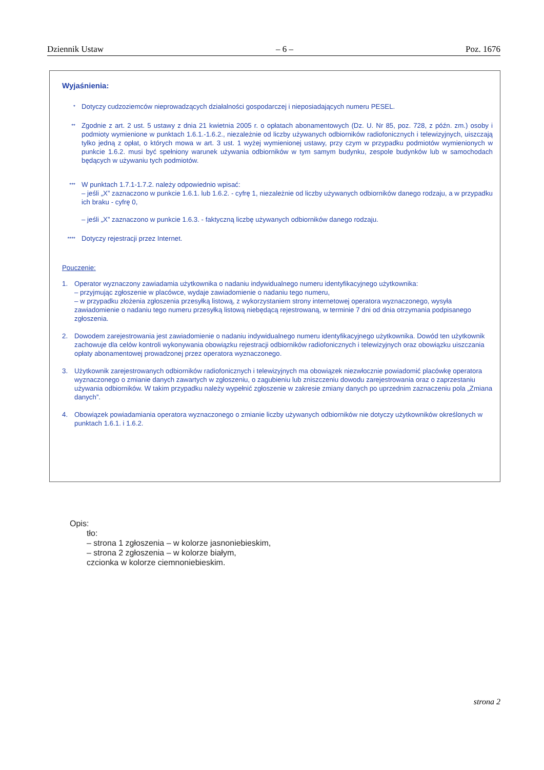Dziennik Ustaw – 6 – Poz. 1676
Wyjaśnienia:
*
Dotyczy cudzoziemców nieprowadzących działalności gospodarczej i nieposiadających numeru PESEL.
**
Zgodnie z art. 2 ust. 5 ustawy z dnia 21 kwietnia 2005 r. o opłatach abonamentowych (Dz. U. Nr 85, poz. 728, z późn. zm.) osoby i podmioty wymienione w punktach 1.6.1.-1.6.2., niezależnie od liczby używanych odbiorników radiofonicznych i telewizyjnych, uiszczają tylko jedną z opłat, o których mowa w art. 3 ust. 1 wyżej wymienionej ustawy, przy czym w przypadku podmiotów wymienionych w punkcie 1.6.2. musi być spełniony warunek używania odbiorników w tym samym budynku, zespole budynków lub w samochodach będących w używaniu tych podmiotów.
***
W punktach 1.7.1-1.7.2. należy odpowiednio wpisać:
– jeśli „X” zaznaczono w punkcie 1.6.1. lub 1.6.2. - cyfrę 1, niezależnie od liczby używanych odbiorników danego rodzaju, a w przypadku ich braku - cyfrę 0,
– jeśli „X” zaznaczono w punkcie 1.6.3. - faktyczną liczbę używanych odbiorników danego rodzaju.
****
Dotyczy rejestracji przez Internet.
Pouczenie:
1. Operator wyznaczony zawiadamia użytkownika o nadaniu indywidualnego numeru identyfikacyjnego użytkownika:
– przyjmując zgłoszenie w placówce, wydaje zawiadomienie o nadaniu tego numeru,
– w przypadku złożenia zgłoszenia przesyłką listową, z wykorzystaniem strony internetowej operatora wyznaczonego, wysyła zawiadomienie o nadaniu tego numeru przesyłką listową niebędącą rejestrowaną, w terminie 7 dni od dnia otrzymania podpisanego zgłoszenia.
2. Dowodem zarejestrowania jest zawiadomienie o nadaniu indywidualnego numeru identyfikacyjnego użytkownika. Dowód ten użytkownik zachowuje dla celów kontroli wykonywania obowiązku rejestracji odbiorników radiofonicznych i telewizyjnych oraz obowiązku uiszczania opłaty abonamentowej prowadzonej przez operatora wyznaczonego.
3. Użytkownik zarejestrowanych odbiorników radiofonicznych i telewizyjnych ma obowiązek niezwłocznie powiadomić placówkę operatora wyznaczonego o zmianie danych zawartych w zgłoszeniu, o zagubieniu lub zniszczeniu dowodu zarejestrowania oraz o zaprzestaniu używania odbiorników. W takim przypadku należy wypełnić zgłoszenie w zakresie zmiany danych po uprzednim zaznaczeniu pola „Zmiana danych”.
4. Obowiązek powiadamiania operatora wyznaczonego o zmianie liczby używanych odbiorników nie dotyczy użytkowników określonych w punktach 1.6.1. i 1.6.2.
Opis:
tło:
– strona 1 zgłoszenia – w kolorze jasnoniebieskim,
– strona 2 zgłoszenia – w kolorze białym,
czcionka w kolorze ciemnoniebieskim.
strona 2